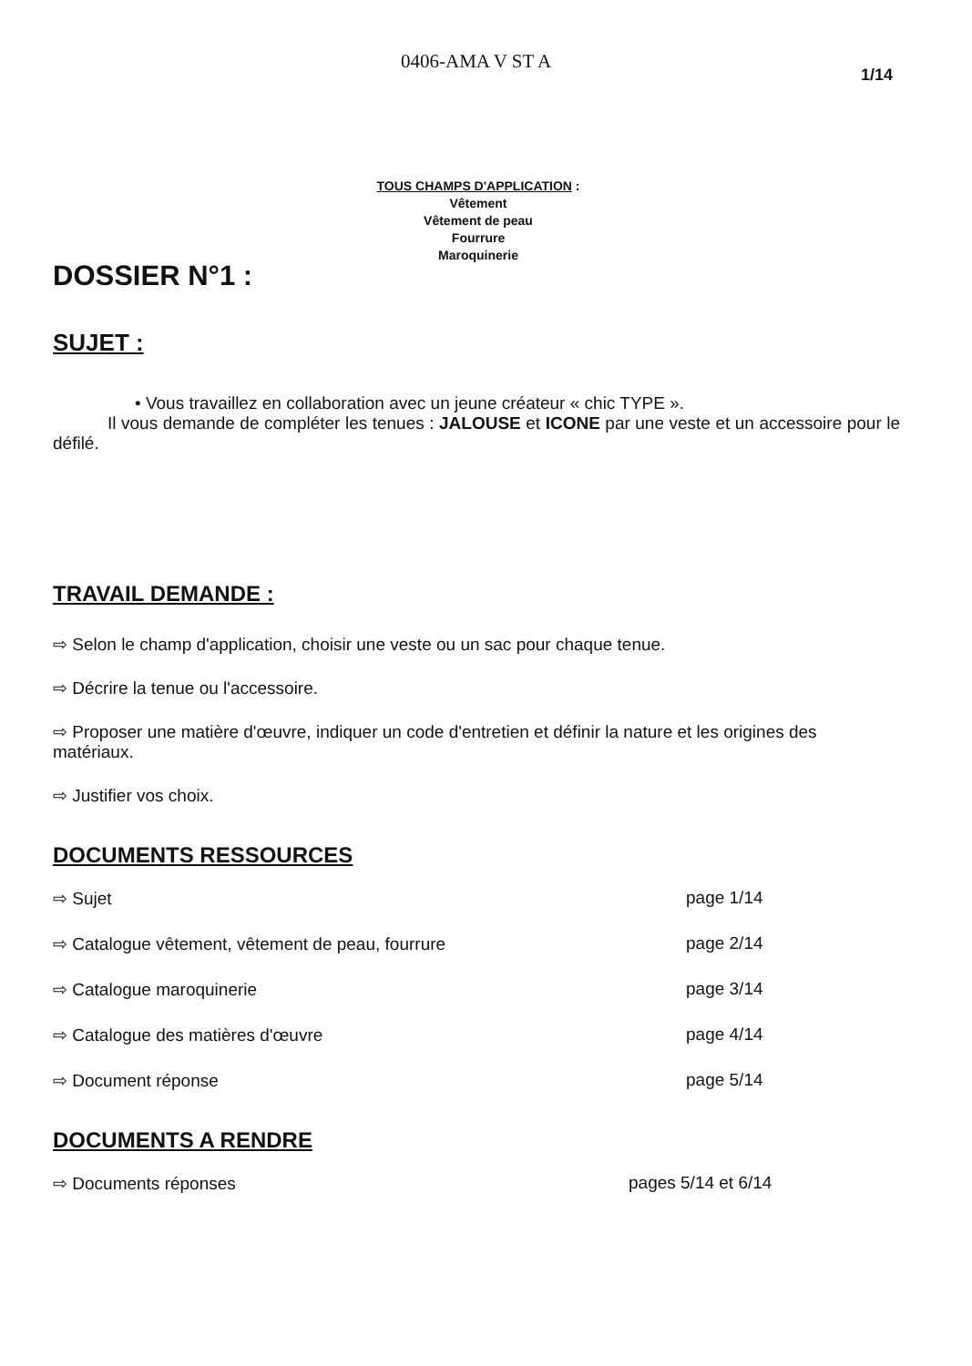0406-AMA V ST A
1/14
TOUS CHAMPS D'APPLICATION :
Vêtement
Vêtement de peau
Fourrure
Maroquinerie
DOSSIER N°1 :
SUJET :
• Vous travaillez en collaboration avec un jeune créateur « chic TYPE ».
Il vous demande de compléter les tenues : JALOUSE et ICONE par une veste et un accessoire pour le défilé.
TRAVAIL DEMANDE :
⇨ Selon le champ d'application, choisir une veste ou un sac pour chaque tenue.
⇨ Décrire la tenue ou l'accessoire.
⇨ Proposer une matière d'œuvre, indiquer un code d'entretien et définir la nature et les origines des matériaux.
⇨ Justifier vos choix.
DOCUMENTS RESSOURCES
⇨ Sujet page 1/14
⇨ Catalogue vêtement, vêtement de peau, fourrure page 2/14
⇨ Catalogue maroquinerie page 3/14
⇨ Catalogue des matières d'œuvre page 4/14
⇨ Document réponse page 5/14
DOCUMENTS A RENDRE
⇨ Documents réponses pages 5/14 et 6/14